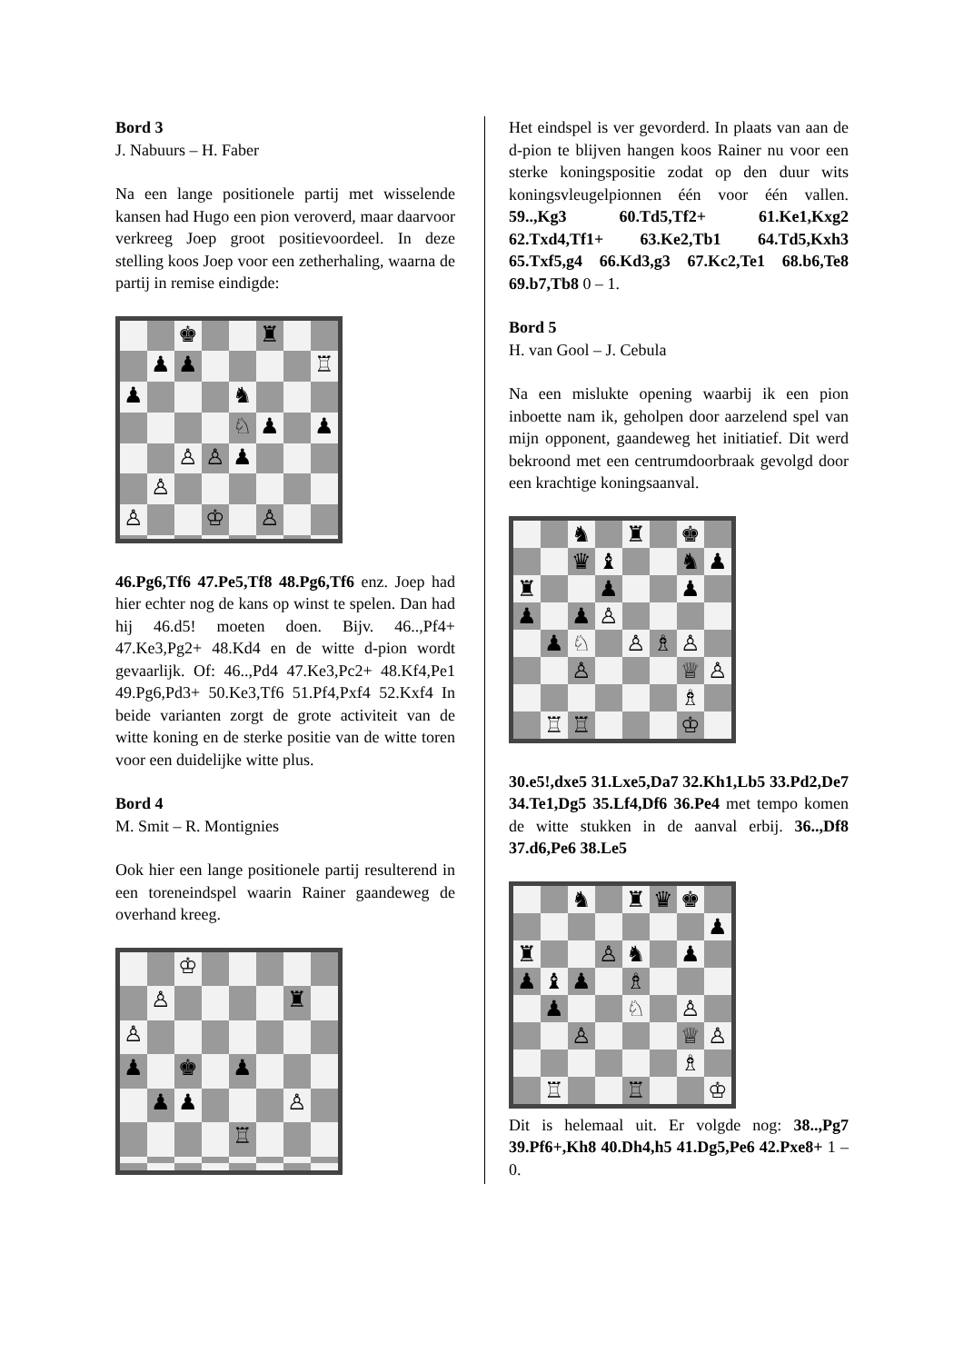Bord 3
J. Nabuurs – H. Faber
Na een lange positionele partij met wisselende kansen had Hugo een pion veroverd, maar daarvoor verkreeg Joep groot positievoordeel. In deze stelling koos Joep voor een zetherhaling, waarna de partij in remise eindigde:
♚
♜
♟
♟
♖
♟
♞
♘
♟
♟
♙
♙
♟
♙
♙
♔
♙
46.Pg6,Tf6 47.Pe5,Tf8 48.Pg6,Tf6 enz. Joep had hier echter nog de kans op winst te spelen. Dan had hij 46.d5! moeten doen. Bijv. 46..,Pf4+ 47.Ke3,Pg2+ 48.Kd4 en de witte d-pion wordt gevaarlijk. Of: 46..,Pd4 47.Ke3,Pc2+ 48.Kf4,Pe1 49.Pg6,Pd3+ 50.Ke3,Tf6 51.Pf4,Pxf4 52.Kxf4 In beide varianten zorgt de grote activiteit van de witte koning en de sterke positie van de witte toren voor een duidelijke witte plus.
Bord 4
M. Smit – R. Montignies
Ook hier een lange positionele partij resulterend in een toreneindspel waarin Rainer gaandeweg de overhand kreeg.
♔
♙
♜
♙
♟
♚
♟
♟
♟
♙
♖
Het eindspel is ver gevorderd. In plaats van aan de d-pion te blijven hangen koos Rainer nu voor een sterke koningspositie zodat op den duur wits koningsvleugelpionnen één voor één vallen. 59..,Kg3 60.Td5,Tf2+ 61.Ke1,Kxg2 62.Txd4,Tf1+ 63.Ke2,Tb1 64.Td5,Kxh3 65.Txf5,g4 66.Kd3,g3 67.Kc2,Te1 68.b6,Te8 69.b7,Tb8 0 – 1.
Bord 5
H. van Gool – J. Cebula
Na een mislukte opening waarbij ik een pion inboette nam ik, geholpen door aarzelend spel van mijn opponent, gaandeweg het initiatief. Dit werd bekroond met een centrumdoorbraak gevolgd door een krachtige koningsaanval.
♞
♜
♚
♛
♝
♞
♟
♜
♟
♟
♟
♟
♙
♟
♘
♙
♗
♙
♙
♕
♙
♗
♖
♖
♔
30.e5!,dxe5 31.Lxe5,Da7 32.Kh1,Lb5 33.Pd2,De7 34.Te1,Dg5 35.Lf4,Df6 36.Pe4 met tempo komen de witte stukken in de aanval erbij. 36..,Df8 37.d6,Pe6 38.Le5
♞
♜
♛
♚
♟
♜
♙
♞
♟
♟
♝
♟
♗
♟
♘
♙
♙
♕
♙
♗
♖
♖
♔
Dit is helemaal uit. Er volgde nog: 38..,Pg7 39.Pf6+,Kh8 40.Dh4,h5 41.Dg5,Pe6 42.Pxe8+ 1 – 0.